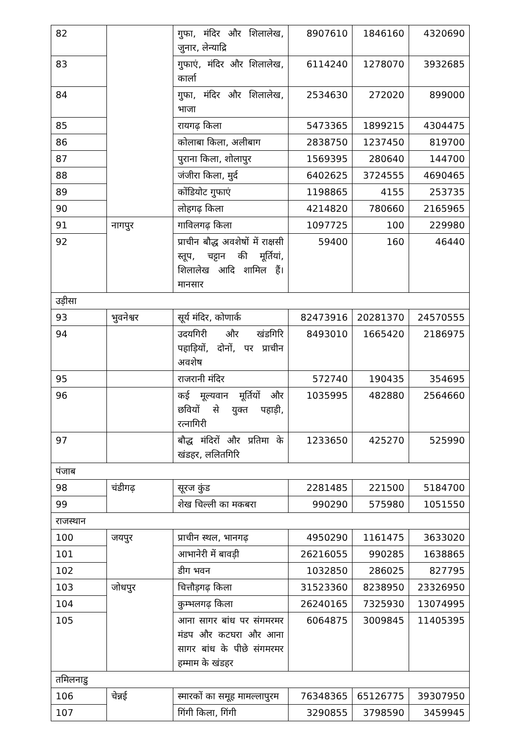| 82 | | गुफा, मंदिर और शिलालेख, जुनार, लेन्याद्रि | 8907610 | 1846160 | 4320690 |
| 83 | | गुफाएं, मंदिर और शिलालेख, कार्ला | 6114240 | 1278070 | 3932685 |
| 84 | | गुफा, मंदिर और शिलालेख, भाजा | 2534630 | 272020 | 899000 |
| 85 | | रायगढ़ किला | 5473365 | 1899215 | 4304475 |
| 86 | | कोलाबा किला, अलीबाग | 2838750 | 1237450 | 819700 |
| 87 | | पुराना किला, शोलापुर | 1569395 | 280640 | 144700 |
| 88 | | जंजीरा किला, मुर्द | 6402625 | 3724555 | 4690465 |
| 89 | | कोंडियोट गुफाएं | 1198865 | 4155 | 253735 |
| 90 | | लोहगढ़ किला | 4214820 | 780660 | 2165965 |
| 91 | नागपुर | गाविलगढ़ किला | 1097725 | 100 | 229980 |
| 92 | | प्राचीन बौद्ध अवशेषों में राक्षसी स्तूप, चट्टान की मूर्तियां, शिलालेख आदि शामिल हैं। मानसार | 59400 | 160 | 46440 |
| उड़ीसा | | | | | |
| 93 | भुवनेश्वर | सूर्य मंदिर, कोणार्क | 82473916 | 20281370 | 24570555 |
| 94 | | उदयगिरी और खंडगिरि पहाड़ियों, दोनों, पर प्राचीन अवशेष | 8493010 | 1665420 | 2186975 |
| 95 | | राजरानी मंदिर | 572740 | 190435 | 354695 |
| 96 | | कई मूल्यवान मूर्तियों और छवियों से युक्त पहाड़ी, रत्नागिरी | 1035995 | 482880 | 2564660 |
| 97 | | बौद्ध मंदिरों और प्रतिमा के खंडहर, ललितगिरि | 1233650 | 425270 | 525990 |
| पंजाब | | | | | |
| 98 | चंडीगढ़ | सूरज कुंड | 2281485 | 221500 | 5184700 |
| 99 | | शेख चिल्ली का मकबरा | 990290 | 575980 | 1051550 |
| राजस्थान | | | | | |
| 100 | जयपुर | प्राचीन स्थल, भानगढ़ | 4950290 | 1161475 | 3633020 |
| 101 | | आभानेरी में बावड़ी | 26216055 | 990285 | 1638865 |
| 102 | | डीग भवन | 1032850 | 286025 | 827795 |
| 103 | जोधपुर | चित्तौड़गढ़ किला | 31523360 | 8238950 | 23326950 |
| 104 | | कुम्भलगढ़ किला | 26240165 | 7325930 | 13074995 |
| 105 | | आना सागर बांध पर संगमरमर मंडप और कटघरा और आना सागर बांध के पीछे संगमरमर हम्माम के खंडहर | 6064875 | 3009845 | 11405395 |
| तमिलनाडु | | | | | |
| 106 | चेन्नई | स्मारकों का समूह मामल्लापुरम | 76348365 | 65126775 | 39307950 |
| 107 | | गिंगी किला, गिंगी | 3290855 | 3798590 | 3459945 |